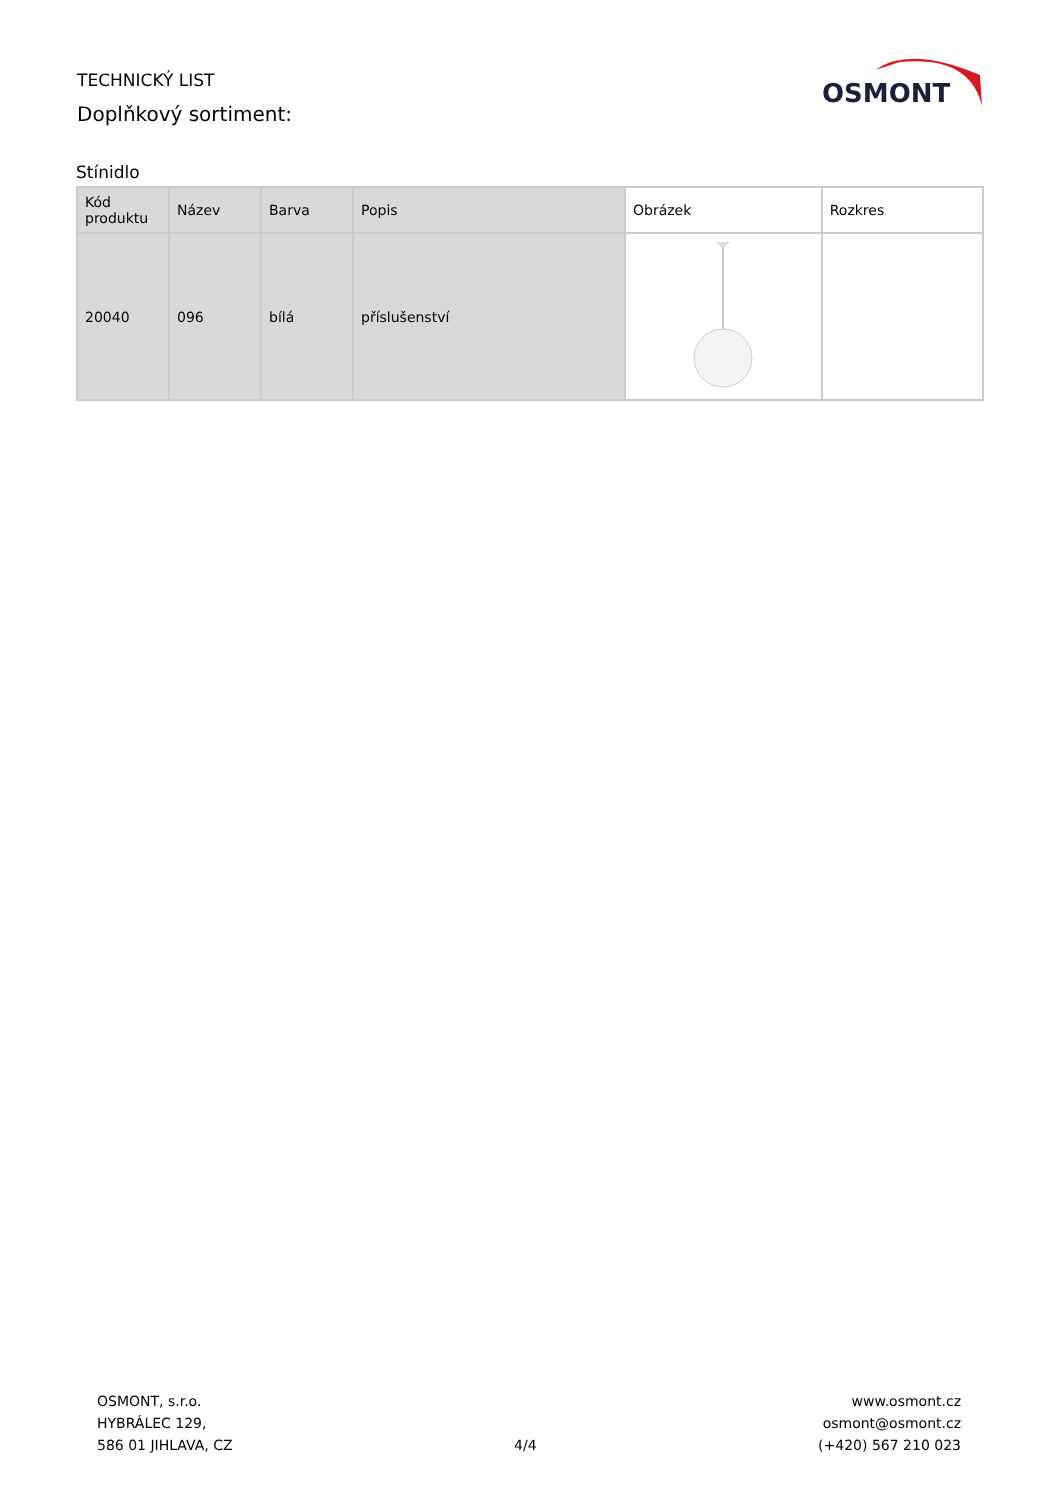TECHNICKÝ LIST
Doplňkový sortiment:
OSMONT
Stínidlo
| Kód produktu | Název | Barva | Popis | Obrázek | Rozkres |
| --- | --- | --- | --- | --- | --- |
| 20040 | 096 | bílá | příslušenství | | |
OSMONT, s.r.o.
HYBRÁLEC 129,
586 01 JIHLAVA, CZ
4/4
www.osmont.cz
osmont@osmont.cz
(+420) 567 210 023